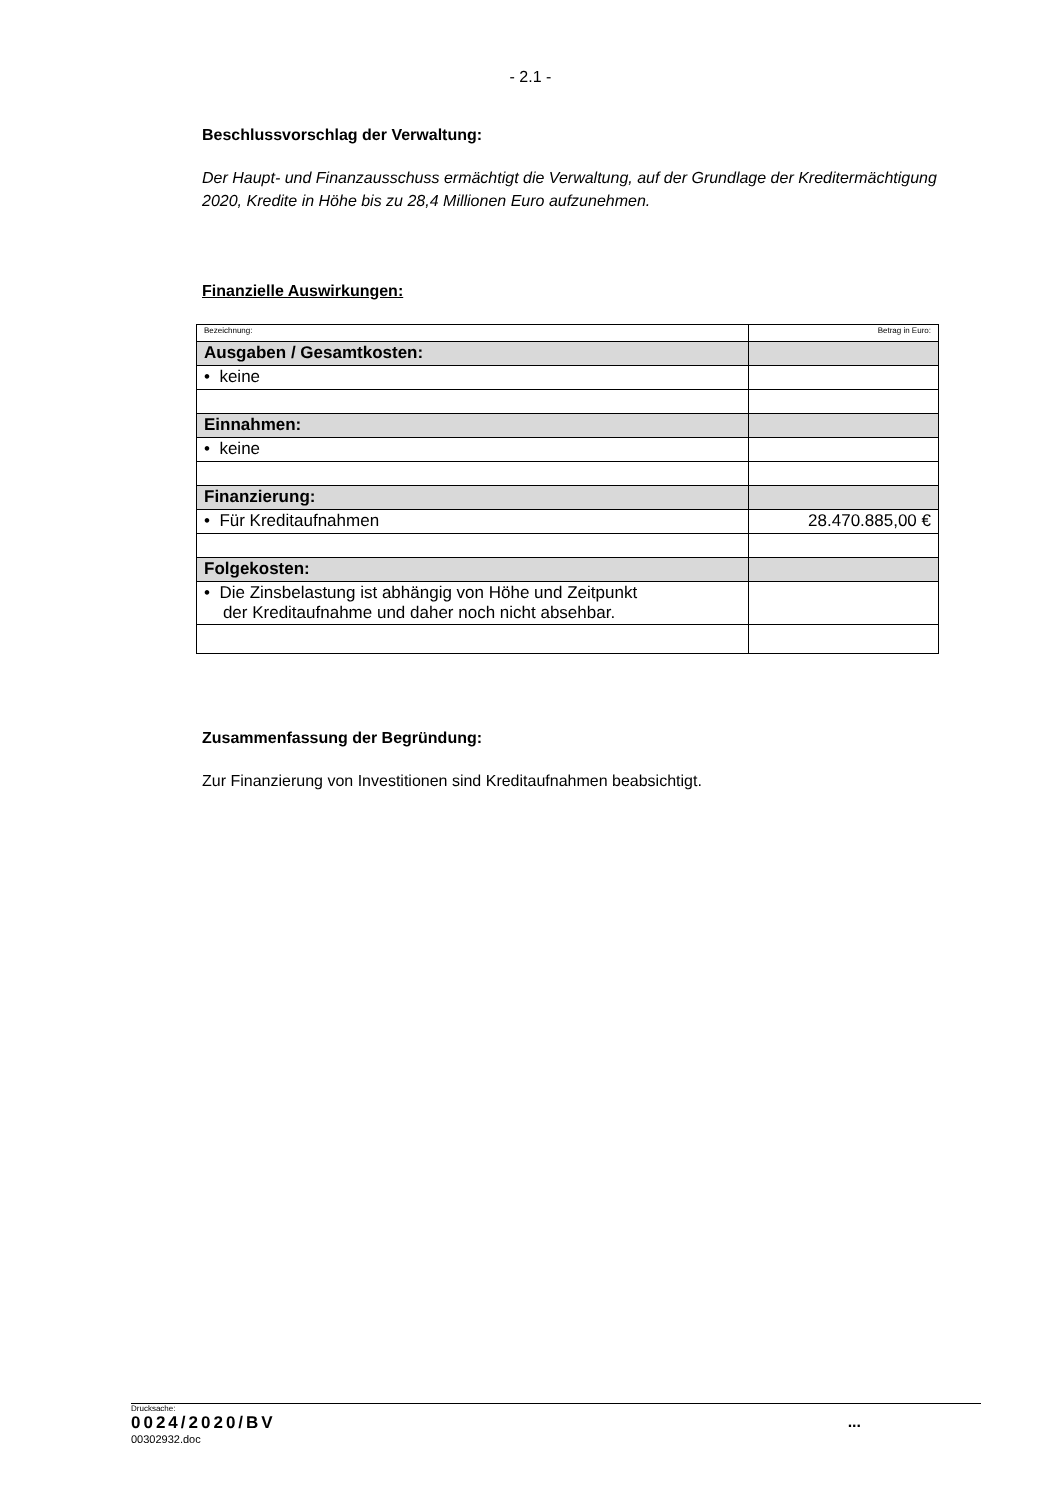- 2.1 -
Beschlussvorschlag der Verwaltung:
Der Haupt- und Finanzausschuss ermächtigt die Verwaltung, auf der Grundlage der Kreditermächtigung 2020, Kredite in Höhe bis zu 28,4 Millionen Euro aufzunehmen.
Finanzielle Auswirkungen:
| Bezeichnung: | Betrag in Euro: |
| Ausgaben / Gesamtkosten: | |
| • keine | |
| Einnahmen: | |
| • keine | |
| Finanzierung: | |
| • Für Kreditaufnahmen | 28.470.885,00 € |
| Folgekosten: | |
| • Die Zinsbelastung ist abhängig von Höhe und Zeitpunkt der Kreditaufnahme und daher noch nicht absehbar. | |
Zusammenfassung der Begründung:
Zur Finanzierung von Investitionen sind Kreditaufnahmen beabsichtigt.
Drucksache:
0024/2020/BV...
00302932.doc